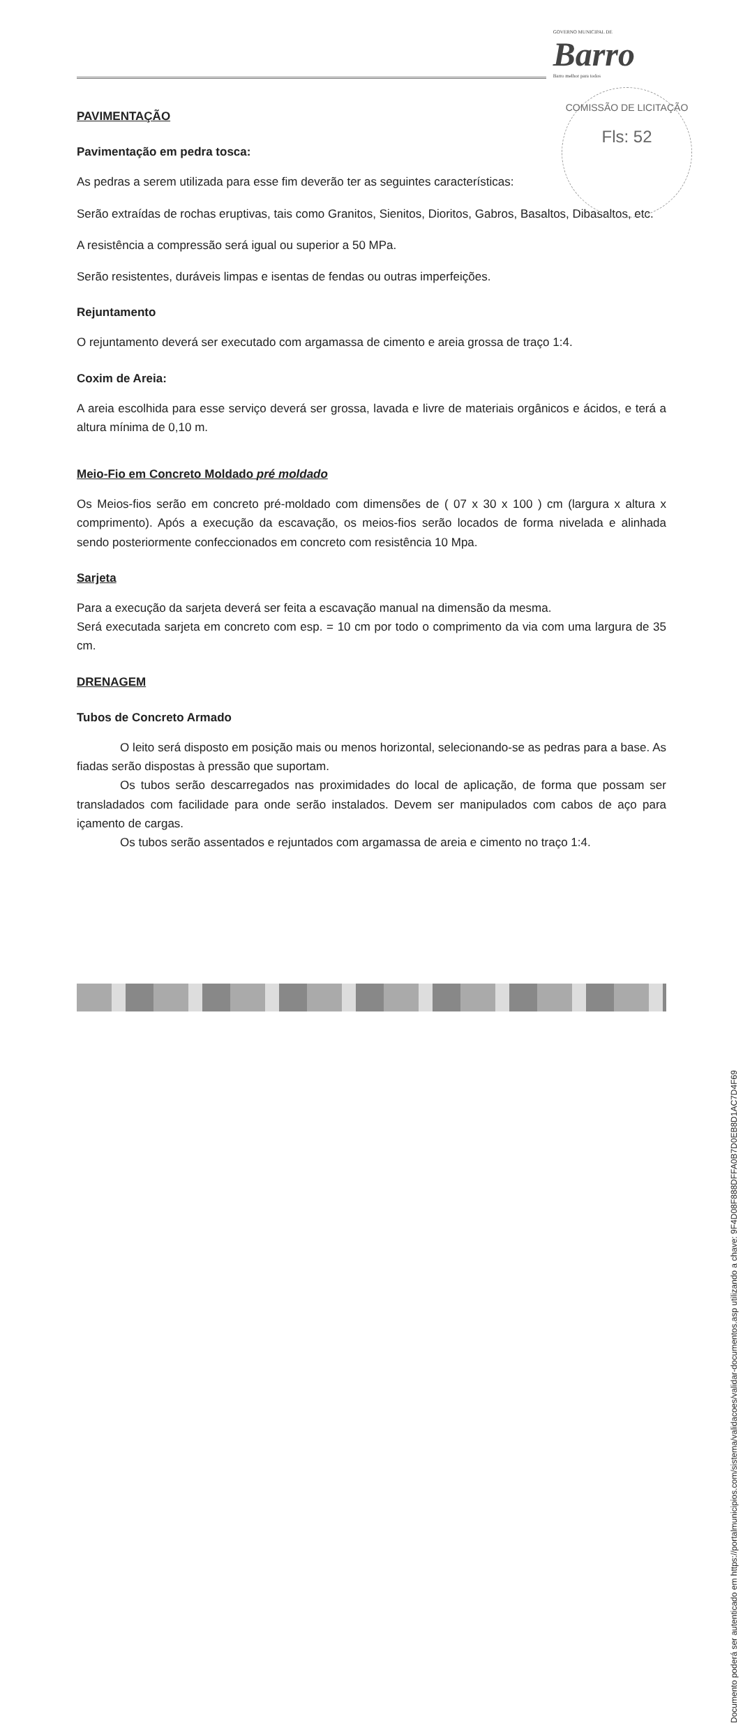GOVERNO MUNICIPAL DE
Barro
Barro melhor para todos
PAVIMENTAÇÃO
Pavimentação em pedra tosca:
As pedras a serem utilizada para esse fim deverão ter as seguintes características:
Serão extraídas de rochas eruptivas, tais como Granitos, Sienitos, Dioritos, Gabros, Basaltos, Dibasaltos, etc.
A resistência a compressão será igual ou superior a 50 MPa.
Serão resistentes, duráveis limpas e isentas de fendas ou outras imperfeições.
Rejuntamento
O rejuntamento deverá ser executado com argamassa de cimento e areia grossa de traço 1:4.
Coxim de Areia:
A areia escolhida para esse serviço deverá ser grossa, lavada e livre de materiais orgânicos e ácidos, e terá a altura mínima de 0,10 m.
Meio-Fio em Concreto Moldado pré moldado
Os Meios-fios serão em concreto pré-moldado com dimensões de ( 07 x 30 x 100 ) cm (largura x altura x comprimento). Após a execução da escavação, os meios-fios serão locados de forma nivelada e alinhada sendo posteriormente confeccionados em concreto com resistência 10 Mpa.
Sarjeta
Para a execução da sarjeta deverá ser feita a escavação manual na dimensão da mesma.
Será executada sarjeta em concreto com esp. = 10 cm por todo o comprimento da via com uma largura de 35 cm.
DRENAGEM
Tubos de Concreto Armado
O leito será disposto em posição mais ou menos horizontal, selecionando-se as pedras para a base. As fiadas serão dispostas à pressão que suportam.
Os tubos serão descarregados nas proximidades do local de aplicação, de forma que possam ser transladados com facilidade para onde serão instalados. Devem ser manipulados com cabos de aço para içamento de cargas.
Os tubos serão assentados e rejuntados com argamassa de areia e cimento no traço 1:4.
COMISSÃO DE LICITAÇÃO
Fls: 52
Documento poderá ser autenticado em https://portalmunicipios.com/sistema/validacoes/validar-documentos.asp utilizando a chave: 9F4D08F888DFFA0B7D0EB8D1AC7D4F69